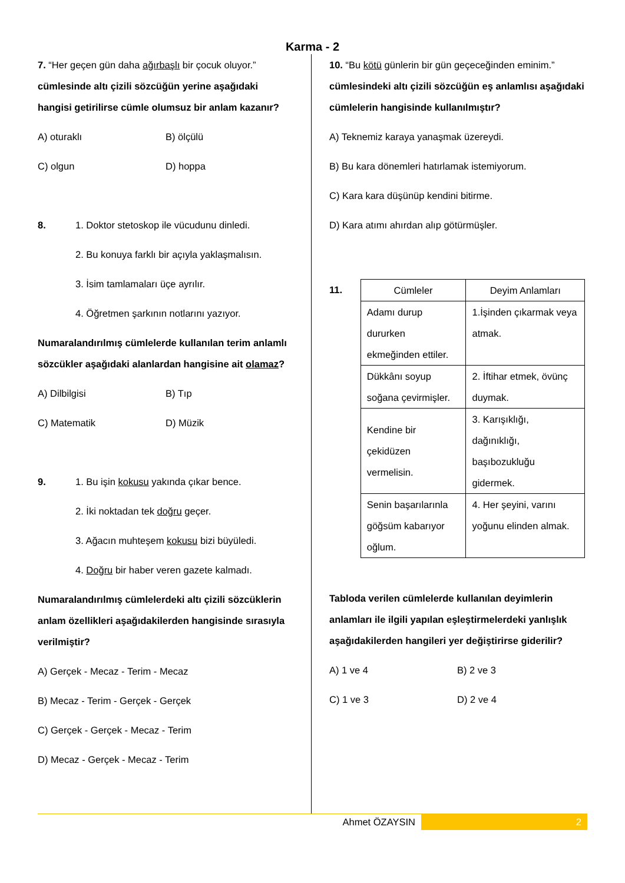Karma - 2
7. “Her geçen gün daha ağırbaşlı bir çocuk oluyor.”
cümlesinde altı çizili sözcüğün yerine aşağıdaki hangisi getirilirse cümle olumsuz bir anlam kazanır?
A) oturaklı B) ölçülü
C) olgun D) hoppa
8.
1. Doktor stetoskop ile vücudunu dinledi.
2. Bu konuya farklı bir açıyla yaklaşmalısın.
3. İsim tamlamaları üçe ayrılır.
4. Öğretmen şarkının notlarını yazıyor.
Numaralandırılmış cümlelerde kullanılan terim anlamlı sözcükler aşağıdaki alanlardan hangisine ait olamaz?
A) Dilbilgisi B) Tıp
C) Matematik D) Müzik
9.
1. Bu işin kokusu yakında çıkar bence.
2. İki noktadan tek doğru geçer.
3. Ağacın muhteşem kokusu bizi büyüledi.
4. Doğru bir haber veren gazete kalmadı.
Numaralandırılmış cümlelerdeki altı çizili sözcüklerin anlam özellikleri aşağıdakilerden hangisinde sırasıyla verilmiştir?
A) Gerçek - Mecaz - Terim - Mecaz
B) Mecaz - Terim - Gerçek - Gerçek
C) Gerçek - Gerçek - Mecaz - Terim
D) Mecaz - Gerçek - Mecaz - Terim
10. “Bu kötü günlerin bir gün geçeceğinden eminim.”
cümlesindeki altı çizili sözcüğün eş anlamlısı aşağıdaki cümlelerin hangisinde kullanılmıştır?
A) Teknemiz karaya yanaşmak üzereydi.
B) Bu kara dönemleri hatırlamak istemiyorum.
C) Kara kara düşünüp kendini bitirme.
D) Kara atımı ahırdan alıp götürmüşler.
11.
| Cümleler | Deyim Anlamları |
| Adamı durup dururken ekmeğinden ettiler. | 1.İşinden çıkarmak veya atmak. |
| Dükkânı soyup soğana çevirmişler. | 2. İftihar etmek, övünç duymak. |
| Kendine bir çekidüzen vermelisin. | 3. Karışıklığı, dağınıklığı, başıbozukluğu gidermek. |
| Senin başarılarınla göğsüm kabarıyor oğlum. | 4. Her şeyini, varını yoğunu elinden almak. |
Tabloda verilen cümlelerde kullanılan deyimlerin anlamları ile ilgili yapılan eşleştirmelerdeki yanlışlık aşağıdakilerden hangileri yer değiştirirse giderilir?
A) 1 ve 4 B) 2 ve 3
C) 1 ve 3 D) 2 ve 4
Ahmet ÖZAYSIN 2